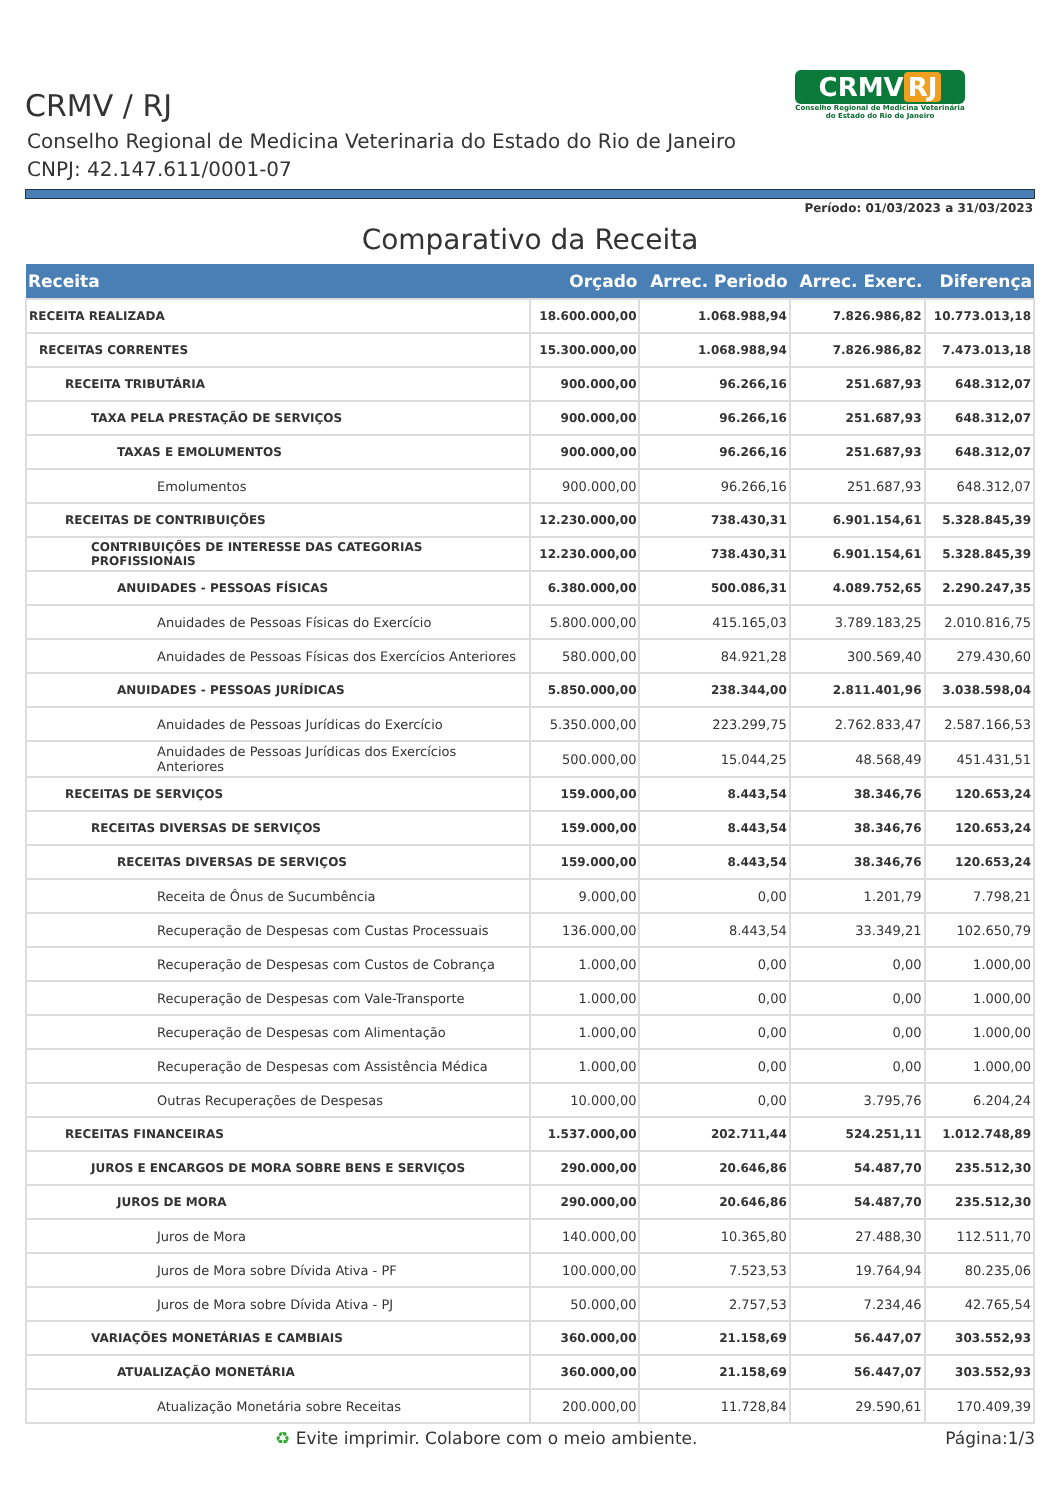CRMV / RJ
Conselho Regional de Medicina Veterinaria do Estado do Rio de Janeiro
CNPJ: 42.147.611/0001-07
CRMV RJ
Conselho Regional de Medicina Veterinária do Estado do Rio de Janeiro
Período: 01/03/2023 a 31/03/2023
Comparativo da Receita
| Receita | Orçado | Arrec. Periodo | Arrec. Exerc. | Diferença |
| --- | --- | --- | --- | --- |
| RECEITA REALIZADA | 18.600.000,00 | 1.068.988,94 | 7.826.986,82 | 10.773.013,18 |
| RECEITAS CORRENTES | 15.300.000,00 | 1.068.988,94 | 7.826.986,82 | 7.473.013,18 |
| RECEITA TRIBUTÁRIA | 900.000,00 | 96.266,16 | 251.687,93 | 648.312,07 |
| TAXA PELA PRESTAÇÃO DE SERVIÇOS | 900.000,00 | 96.266,16 | 251.687,93 | 648.312,07 |
| TAXAS E EMOLUMENTOS | 900.000,00 | 96.266,16 | 251.687,93 | 648.312,07 |
| Emolumentos | 900.000,00 | 96.266,16 | 251.687,93 | 648.312,07 |
| RECEITAS DE CONTRIBUIÇÕES | 12.230.000,00 | 738.430,31 | 6.901.154,61 | 5.328.845,39 |
| CONTRIBUIÇÕES DE INTERESSE DAS CATEGORIAS PROFISSIONAIS | 12.230.000,00 | 738.430,31 | 6.901.154,61 | 5.328.845,39 |
| ANUIDADES - PESSOAS FÍSICAS | 6.380.000,00 | 500.086,31 | 4.089.752,65 | 2.290.247,35 |
| Anuidades de Pessoas Físicas do Exercício | 5.800.000,00 | 415.165,03 | 3.789.183,25 | 2.010.816,75 |
| Anuidades de Pessoas Físicas dos Exercícios Anteriores | 580.000,00 | 84.921,28 | 300.569,40 | 279.430,60 |
| ANUIDADES - PESSOAS JURÍDICAS | 5.850.000,00 | 238.344,00 | 2.811.401,96 | 3.038.598,04 |
| Anuidades de Pessoas Jurídicas do Exercício | 5.350.000,00 | 223.299,75 | 2.762.833,47 | 2.587.166,53 |
| Anuidades de Pessoas Jurídicas dos Exercícios Anteriores | 500.000,00 | 15.044,25 | 48.568,49 | 451.431,51 |
| RECEITAS DE SERVIÇOS | 159.000,00 | 8.443,54 | 38.346,76 | 120.653,24 |
| RECEITAS DIVERSAS DE SERVIÇOS | 159.000,00 | 8.443,54 | 38.346,76 | 120.653,24 |
| RECEITAS DIVERSAS DE SERVIÇOS | 159.000,00 | 8.443,54 | 38.346,76 | 120.653,24 |
| Receita de Ônus de Sucumbência | 9.000,00 | 0,00 | 1.201,79 | 7.798,21 |
| Recuperação de Despesas com Custas Processuais | 136.000,00 | 8.443,54 | 33.349,21 | 102.650,79 |
| Recuperação de Despesas com Custos de Cobrança | 1.000,00 | 0,00 | 0,00 | 1.000,00 |
| Recuperação de Despesas com Vale-Transporte | 1.000,00 | 0,00 | 0,00 | 1.000,00 |
| Recuperação de Despesas com Alimentação | 1.000,00 | 0,00 | 0,00 | 1.000,00 |
| Recuperação de Despesas com Assistência Médica | 1.000,00 | 0,00 | 0,00 | 1.000,00 |
| Outras Recuperações de Despesas | 10.000,00 | 0,00 | 3.795,76 | 6.204,24 |
| RECEITAS FINANCEIRAS | 1.537.000,00 | 202.711,44 | 524.251,11 | 1.012.748,89 |
| JUROS E ENCARGOS DE MORA SOBRE BENS E SERVIÇOS | 290.000,00 | 20.646,86 | 54.487,70 | 235.512,30 |
| JUROS DE MORA | 290.000,00 | 20.646,86 | 54.487,70 | 235.512,30 |
| Juros de Mora | 140.000,00 | 10.365,80 | 27.488,30 | 112.511,70 |
| Juros de Mora sobre Dívida Ativa - PF | 100.000,00 | 7.523,53 | 19.764,94 | 80.235,06 |
| Juros de Mora sobre Dívida Ativa - PJ | 50.000,00 | 2.757,53 | 7.234,46 | 42.765,54 |
| VARIAÇÕES MONETÁRIAS E CAMBIAIS | 360.000,00 | 21.158,69 | 56.447,07 | 303.552,93 |
| ATUALIZAÇÃO MONETÁRIA | 360.000,00 | 21.158,69 | 56.447,07 | 303.552,93 |
| Atualização Monetária sobre Receitas | 200.000,00 | 11.728,84 | 29.590,61 | 170.409,39 |
♻ Evite imprimir. Colabore com o meio ambiente. Página:1/3